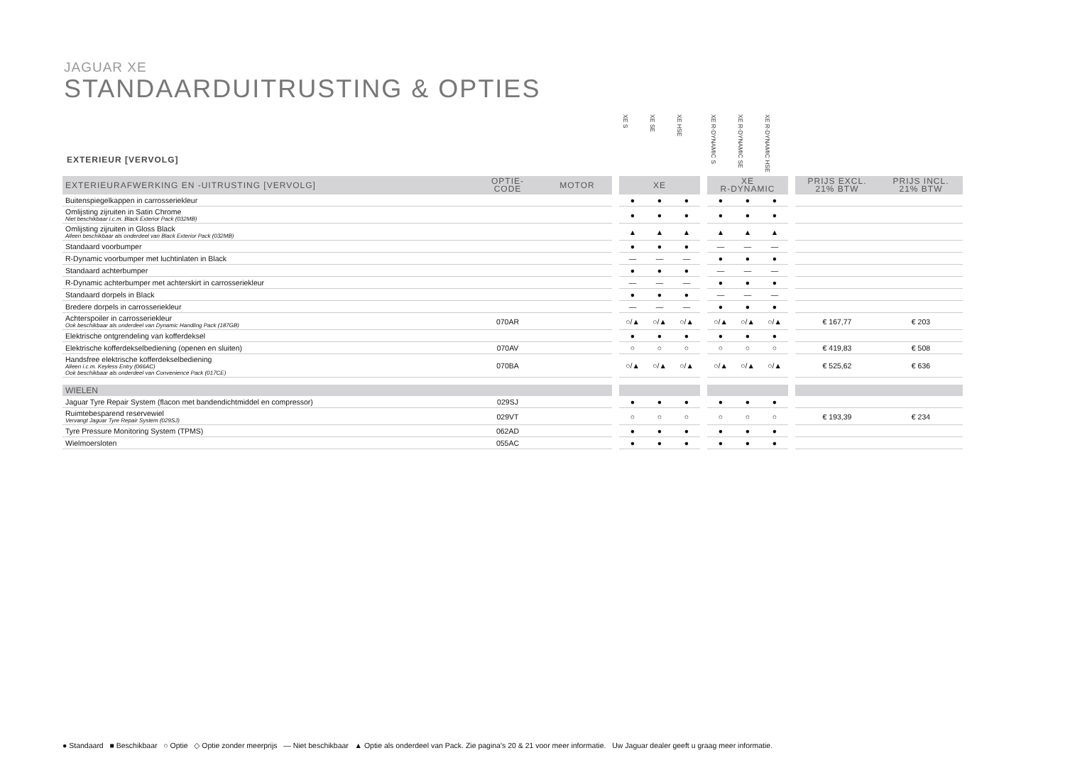JAGUAR XE
STANDAARDUITRUSTING & OPTIES
EXTERIEUR [VERVOLG]
| | | | | XE S | XE SE | XE HSE | | XE R-DYNAMIC S | XE R-DYNAMIC SE | XE R-DYNAMIC HSE | | | |
| --- | --- | --- | --- | --- | --- | --- | --- | --- | --- | --- | --- | --- | --- |
| EXTERIEURAFWERKING EN -UITRUSTING [VERVOLG] | OPTIE- CODE | MOTOR | | XE | | | | XE R-DYNAMIC | | | | PRIJS EXCL. 21% BTW | PRIJS INCL. 21% BTW |
| Buitenspiegelkappen in carrosseriekleur | | | | ● | ● | ● | | ● | ● | ● | | | |
| Omlijsting zijruiten in Satin Chrome Niet beschikbaar i.c.m. Black Exterior Pack (032MB) | | | | ● | ● | ● | | ● | ● | ● | | | |
| Omlijsting zijruiten in Gloss Black Alleen beschikbaar als onderdeel van Black Exterior Pack (032MB) | | | | ▲ | ▲ | ▲ | | ▲ | ▲ | ▲ | | | |
| Standaard voorbumper | | | | ● | ● | ● | | — | — | — | | | |
| R-Dynamic voorbumper met luchtinlaten in Black | | | | — | — | — | | ● | ● | ● | | | |
| Standaard achterbumper | | | | ● | ● | ● | | — | — | — | | | |
| R-Dynamic achterbumper met achterskirt in carrosseriekleur | | | | — | — | — | | ● | ● | ● | | | |
| Standaard dorpels in Black | | | | ● | ● | ● | | — | — | — | | | |
| Bredere dorpels in carrosseriekleur | | | | — | — | — | | ● | ● | ● | | | |
| Achterspoiler in carrosseriekleur Ook beschikbaar als onderdeel van Dynamic Handling Pack (187GB) | 070AR | | | ○/▲ | ○/▲ | ○/▲ | | ○/▲ | ○/▲ | ○/▲ | | € 167,77 | € 203 |
| Elektrische ontgrendeling van kofferdeksel | | | | ● | ● | ● | | ● | ● | ● | | | |
| Elektrische kofferdekselbediening (openen en sluiten) | 070AV | | | ○ | ○ | ○ | | ○ | ○ | ○ | | € 419,83 | € 508 |
| Handsfree elektrische kofferdekselbediening Alleen i.c.m. Keyless Entry (066AC) Ook beschikbaar als onderdeel van Convenience Pack (017CE) | 070BA | | | ○/▲ | ○/▲ | ○/▲ | | ○/▲ | ○/▲ | ○/▲ | | € 525,62 | € 636 |
| WIELEN | | | | | | | | | | | | | |
| Jaguar Tyre Repair System (flacon met bandendichtmiddel en compressor) | 029SJ | | | ● | ● | ● | | ● | ● | ● | | | |
| Ruimtebesparend reservewiel Vervangt Jaguar Tyre Repair System (029SJ) | 029VT | | | ○ | ○ | ○ | | ○ | ○ | ○ | | € 193,39 | € 234 |
| Tyre Pressure Monitoring System (TPMS) | 062AD | | | ● | ● | ● | | ● | ● | ● | | | |
| Wielmoersloten | 055AC | | | ● | ● | ● | | ● | ● | ● | | | |
● Standaard ■ Beschikbaar ○ Optie ◇ Optie zonder meerprijs — Niet beschikbaar ▲ Optie als onderdeel van Pack. Zie pagina's 20 & 21 voor meer informatie. Uw Jaguar dealer geeft u graag meer informatie.